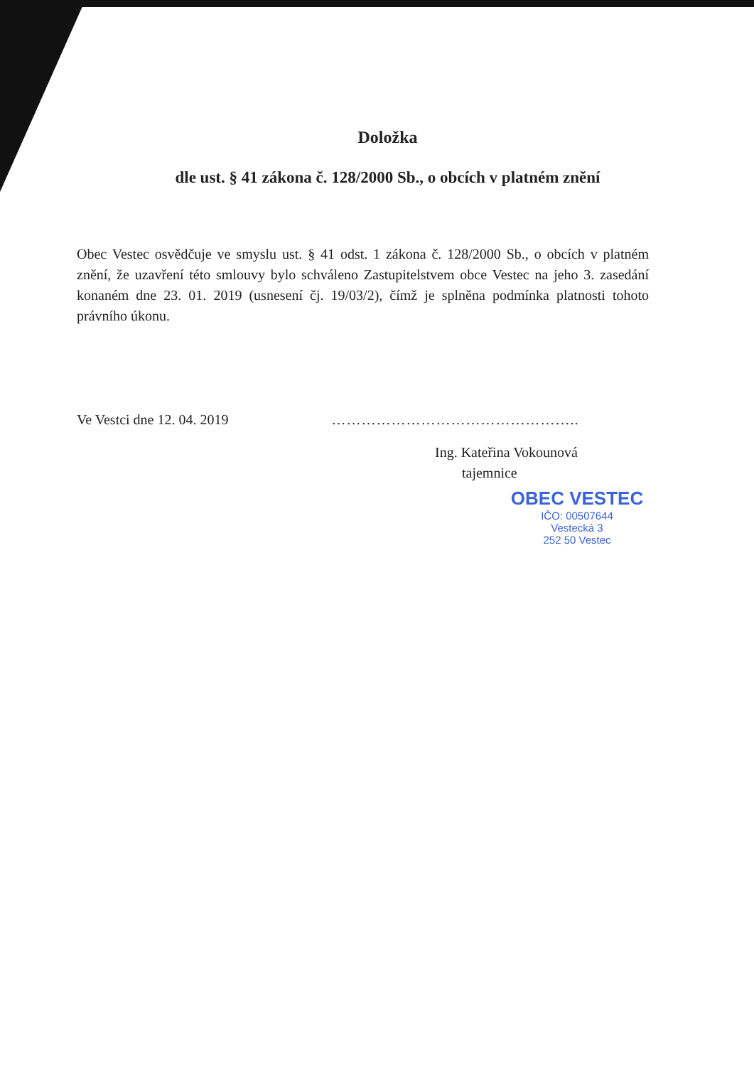Doložka
dle ust. § 41 zákona č. 128/2000 Sb., o obcích v platném znění
Obec Vestec osvědčuje ve smyslu ust. § 41 odst. 1 zákona č. 128/2000 Sb., o obcích v platném znění, že uzavření této smlouvy bylo schváleno Zastupitelstvem obce Vestec na jeho 3. zasedání konaném dne 23. 01. 2019 (usnesení čj. 19/03/2), čímž je splněna podmínka platnosti tohoto právního úkonu.
Ve Vestci dne 12. 04. 2019 …………………………………………..
Ing. Kateřina Vokounová
tajemnice
OBEC VESTEC
IČO: 00507644
Vestecká 3
252 50 Vestec